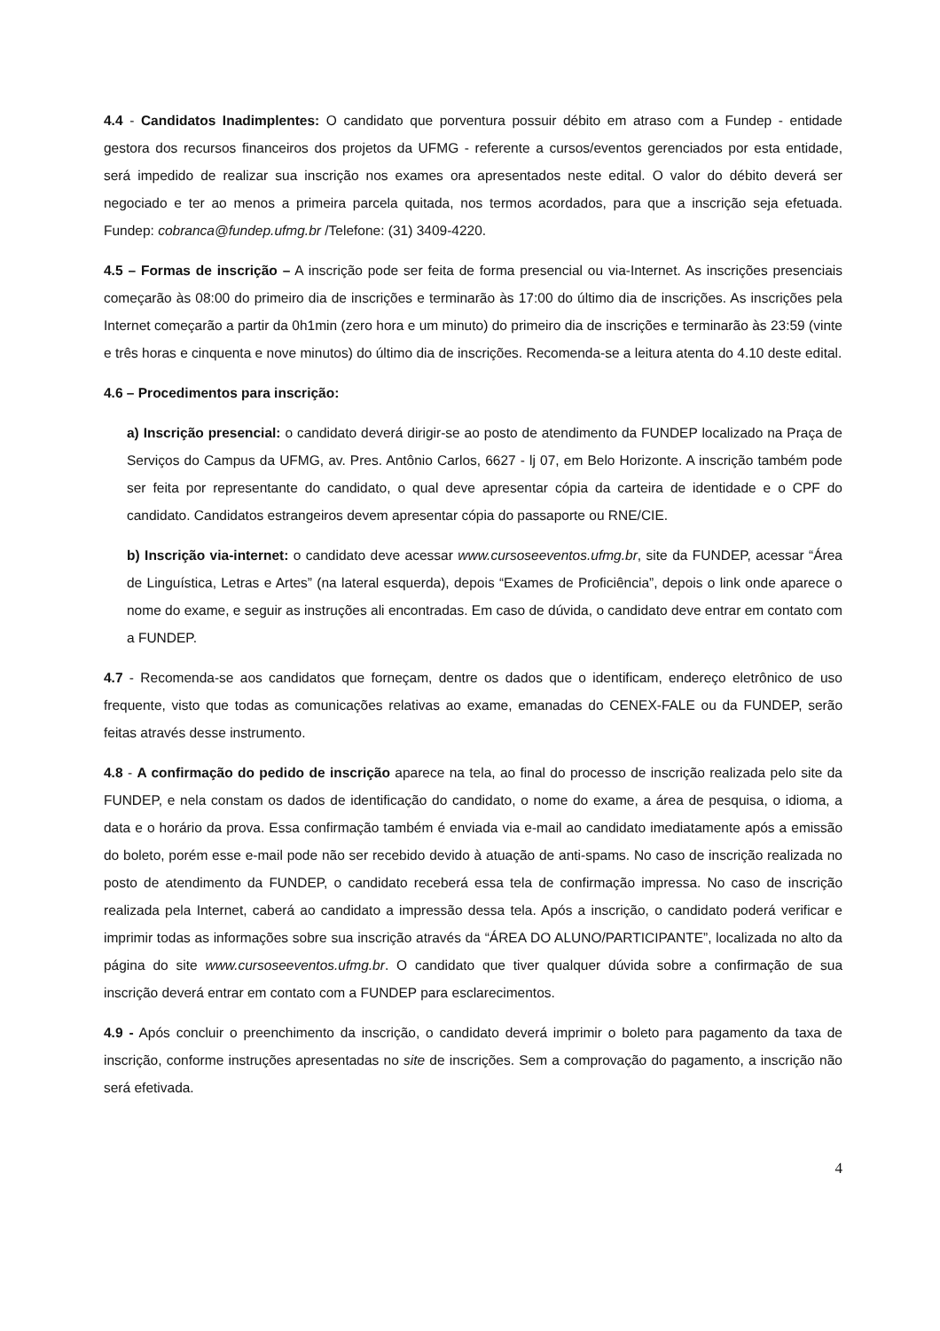4.4 - Candidatos Inadimplentes: O candidato que porventura possuir débito em atraso com a Fundep - entidade gestora dos recursos financeiros dos projetos da UFMG - referente a cursos/eventos gerenciados por esta entidade, será impedido de realizar sua inscrição nos exames ora apresentados neste edital. O valor do débito deverá ser negociado e ter ao menos a primeira parcela quitada, nos termos acordados, para que a inscrição seja efetuada. Fundep: cobranca@fundep.ufmg.br /Telefone: (31) 3409-4220.
4.5 – Formas de inscrição – A inscrição pode ser feita de forma presencial ou via-Internet. As inscrições presenciais começarão às 08:00 do primeiro dia de inscrições e terminarão às 17:00 do último dia de inscrições. As inscrições pela Internet começarão a partir da 0h1min (zero hora e um minuto) do primeiro dia de inscrições e terminarão às 23:59 (vinte e três horas e cinquenta e nove minutos) do último dia de inscrições. Recomenda-se a leitura atenta do 4.10 deste edital.
4.6 – Procedimentos para inscrição:
a) Inscrição presencial: o candidato deverá dirigir-se ao posto de atendimento da FUNDEP localizado na Praça de Serviços do Campus da UFMG, av. Pres. Antônio Carlos, 6627 - lj 07, em Belo Horizonte. A inscrição também pode ser feita por representante do candidato, o qual deve apresentar cópia da carteira de identidade e o CPF do candidato. Candidatos estrangeiros devem apresentar cópia do passaporte ou RNE/CIE.
b) Inscrição via-internet: o candidato deve acessar www.cursoseeventos.ufmg.br, site da FUNDEP, acessar “Área de Linguística, Letras e Artes” (na lateral esquerda), depois “Exames de Proficiência”, depois o link onde aparece o nome do exame, e seguir as instruções ali encontradas. Em caso de dúvida, o candidato deve entrar em contato com a FUNDEP.
4.7 - Recomenda-se aos candidatos que forneçam, dentre os dados que o identificam, endereço eletrônico de uso frequente, visto que todas as comunicações relativas ao exame, emanadas do CENEX-FALE ou da FUNDEP, serão feitas através desse instrumento.
4.8 - A confirmação do pedido de inscrição aparece na tela, ao final do processo de inscrição realizada pelo site da FUNDEP, e nela constam os dados de identificação do candidato, o nome do exame, a área de pesquisa, o idioma, a data e o horário da prova. Essa confirmação também é enviada via e-mail ao candidato imediatamente após a emissão do boleto, porém esse e-mail pode não ser recebido devido à atuação de anti-spams. No caso de inscrição realizada no posto de atendimento da FUNDEP, o candidato receberá essa tela de confirmação impressa. No caso de inscrição realizada pela Internet, caberá ao candidato a impressão dessa tela. Após a inscrição, o candidato poderá verificar e imprimir todas as informações sobre sua inscrição através da “ÁREA DO ALUNO/PARTICIPANTE”, localizada no alto da página do site www.cursoseeventos.ufmg.br. O candidato que tiver qualquer dúvida sobre a confirmação de sua inscrição deverá entrar em contato com a FUNDEP para esclarecimentos.
4.9 - Após concluir o preenchimento da inscrição, o candidato deverá imprimir o boleto para pagamento da taxa de inscrição, conforme instruções apresentadas no site de inscrições. Sem a comprovação do pagamento, a inscrição não será efetivada.
4